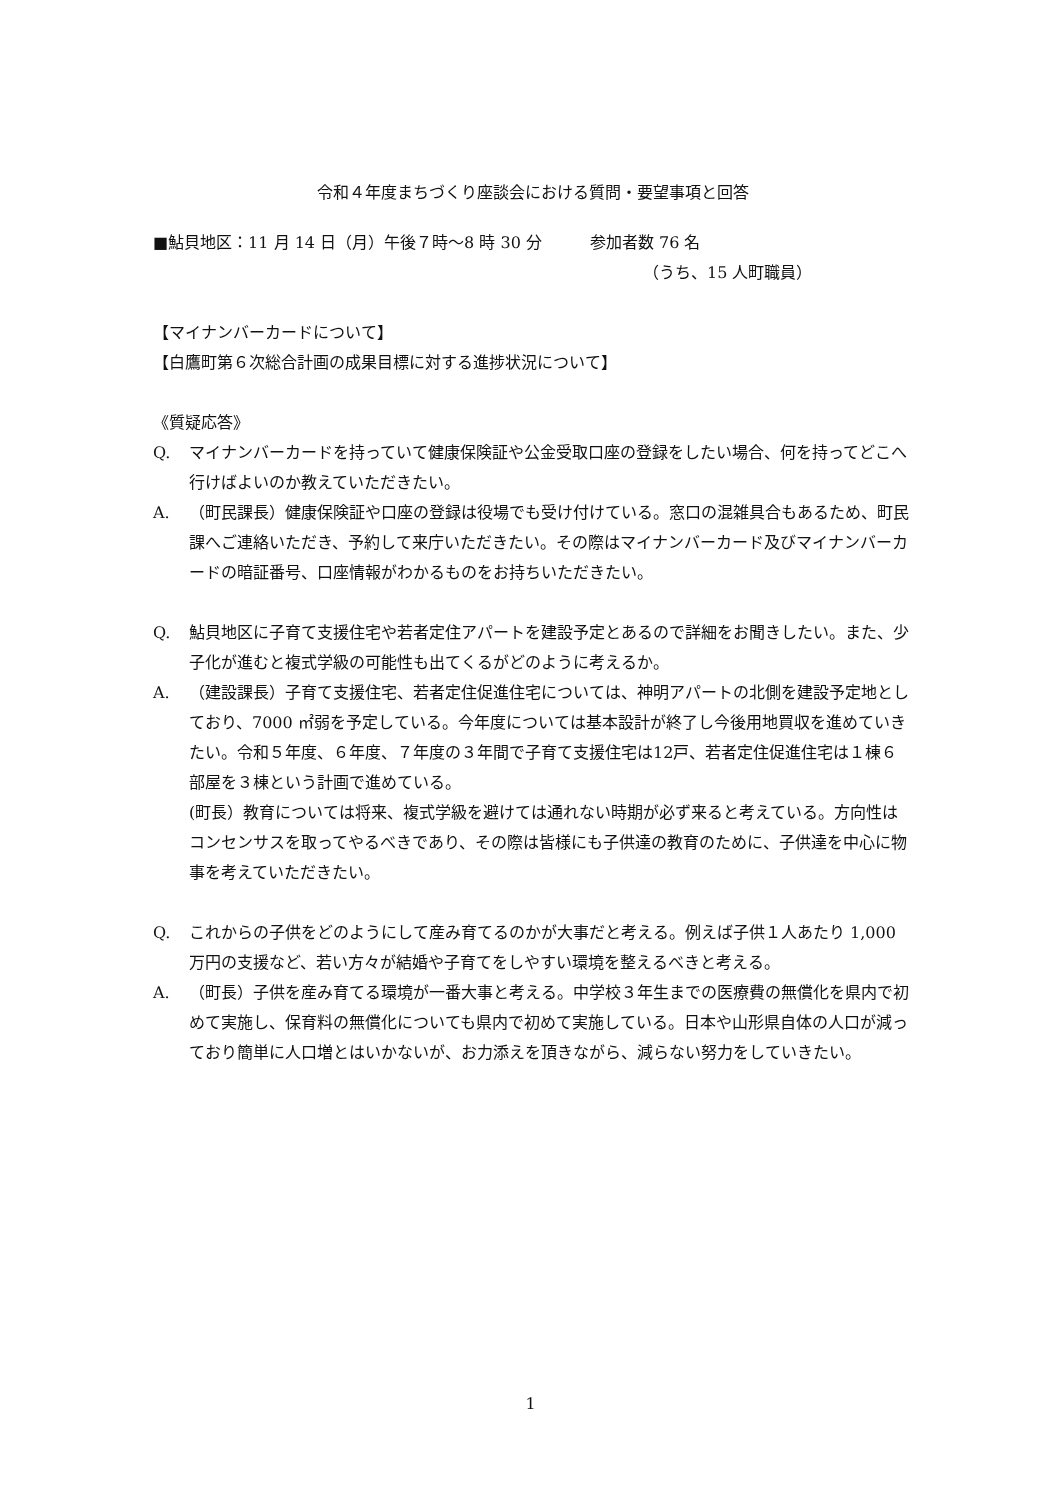令和４年度まちづくり座談会における質問・要望事項と回答
■鮎貝地区：11 月 14 日（月）午後７時～8 時 30 分　　　参加者数 76 名
（うち、15 人町職員）
【マイナンバーカードについて】
【白鷹町第６次総合計画の成果目標に対する進捗状況について】
《質疑応答》
Q. マイナンバーカードを持っていて健康保険証や公金受取口座の登録をしたい場合、何を持ってどこへ行けばよいのか教えていただきたい。
A. （町民課長）健康保険証や口座の登録は役場でも受け付けている。窓口の混雑具合もあるため、町民課へご連絡いただき、予約して来庁いただきたい。その際はマイナンバーカード及びマイナンバーカードの暗証番号、口座情報がわかるものをお持ちいただきたい。
Q. 鮎貝地区に子育て支援住宅や若者定住アパートを建設予定とあるので詳細をお聞きしたい。また、少子化が進むと複式学級の可能性も出てくるがどのように考えるか。
A. （建設課長）子育て支援住宅、若者定住促進住宅については、神明アパートの北側を建設予定地としており、7000 ㎡弱を予定している。今年度については基本設計が終了し今後用地買収を進めていきたい。令和５年度、６年度、７年度の３年間で子育て支援住宅は12戸、若者定住促進住宅は１棟６部屋を３棟という計画で進めている。
(町長）教育については将来、複式学級を避けては通れない時期が必ず来ると考えている。方向性はコンセンサスを取ってやるべきであり、その際は皆様にも子供達の教育のために、子供達を中心に物事を考えていただきたい。
Q. これからの子供をどのようにして産み育てるのかが大事だと考える。例えば子供１人あたり 1,000 万円の支援など、若い方々が結婚や子育てをしやすい環境を整えるべきと考える。
A. （町長）子供を産み育てる環境が一番大事と考える。中学校３年生までの医療費の無償化を県内で初めて実施し、保育料の無償化についても県内で初めて実施している。日本や山形県自体の人口が減っており簡単に人口増とはいかないが、お力添えを頂きながら、減らない努力をしていきたい。
1